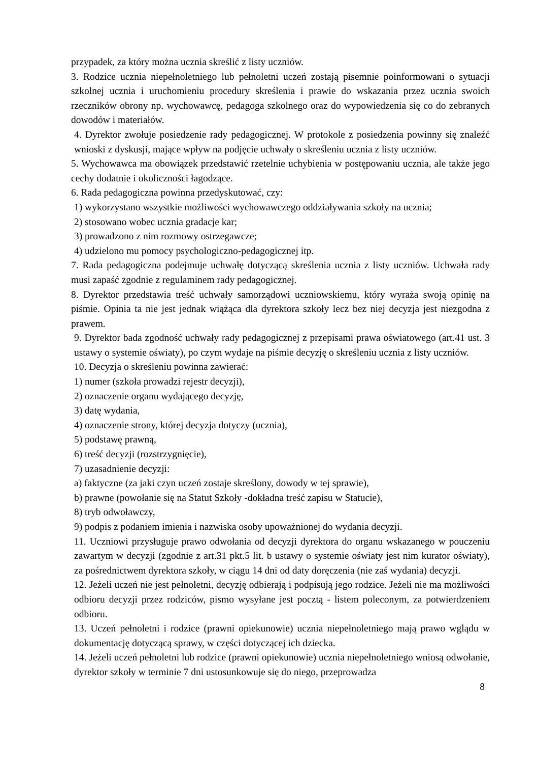przypadek, za który można ucznia skreślić z listy uczniów.
3. Rodzice ucznia niepełnoletniego lub pełnoletni uczeń zostają pisemnie poinformowani o sytuacji szkolnej ucznia i uruchomieniu procedury skreślenia i prawie do wskazania przez ucznia swoich rzeczników obrony np. wychowawcę, pedagoga szkolnego oraz do wypowiedzenia się co do zebranych dowodów i materiałów.
4. Dyrektor zwołuje posiedzenie rady pedagogicznej. W protokole z posiedzenia powinny się znaleźć wnioski z dyskusji, mające wpływ na podjęcie uchwały o skreśleniu ucznia z listy uczniów.
5. Wychowawca ma obowiązek przedstawić rzetelnie uchybienia w postępowaniu ucznia, ale także jego cechy dodatnie i okoliczności łagodzące.
6. Rada pedagogiczna powinna przedyskutować, czy:
1) wykorzystano wszystkie możliwości wychowawczego oddziaływania szkoły na ucznia;
2) stosowano wobec ucznia gradacje kar;
3) prowadzono z nim rozmowy ostrzegawcze;
4) udzielono mu pomocy psychologiczno-pedagogicznej itp.
7. Rada pedagogiczna podejmuje uchwałę dotyczącą skreślenia ucznia z listy uczniów. Uchwała rady musi zapaść zgodnie z regulaminem rady pedagogicznej.
8. Dyrektor przedstawia treść uchwały samorządowi uczniowskiemu, który wyraża swoją opinię na piśmie. Opinia ta nie jest jednak wiążąca dla dyrektora szkoły lecz bez niej decyzja jest niezgodna z prawem.
9. Dyrektor bada zgodność uchwały rady pedagogicznej z przepisami prawa oświatowego (art.41 ust. 3 ustawy o systemie oświaty), po czym wydaje na piśmie decyzję o skreśleniu ucznia z listy uczniów.
10. Decyzja o skreśleniu powinna zawierać:
1) numer (szkoła prowadzi rejestr decyzji),
2) oznaczenie organu wydającego decyzję,
3) datę wydania,
4) oznaczenie strony, której decyzja dotyczy (ucznia),
5) podstawę prawną,
6) treść decyzji (rozstrzygnięcie),
7) uzasadnienie decyzji:
a) faktyczne (za jaki czyn uczeń zostaje skreślony, dowody w tej sprawie),
b) prawne (powołanie się na Statut Szkoły -dokładna treść zapisu w Statucie),
8) tryb odwoławczy,
9) podpis z podaniem imienia i nazwiska osoby upoważnionej do wydania decyzji.
11. Uczniowi przysługuje prawo odwołania od decyzji dyrektora do organu wskazanego w pouczeniu zawartym w decyzji (zgodnie z art.31 pkt.5 lit. b ustawy o systemie oświaty jest nim kurator oświaty), za pośrednictwem dyrektora szkoły, w ciągu 14 dni od daty doręczenia (nie zaś wydania) decyzji.
12. Jeżeli uczeń nie jest pełnoletni, decyzję odbierają i podpisują jego rodzice. Jeżeli nie ma możliwości odbioru decyzji przez rodziców, pismo wysyłane jest pocztą - listem poleconym, za potwierdzeniem odbioru.
13. Uczeń pełnoletni i rodzice (prawni opiekunowie) ucznia niepełnoletniego mają prawo wglądu w dokumentację dotyczącą sprawy, w części dotyczącej ich dziecka.
14. Jeżeli uczeń pełnoletni lub rodzice (prawni opiekunowie) ucznia niepełnoletniego wniosą odwołanie, dyrektor szkoły w terminie 7 dni ustosunkowuje się do niego, przeprowadza
8